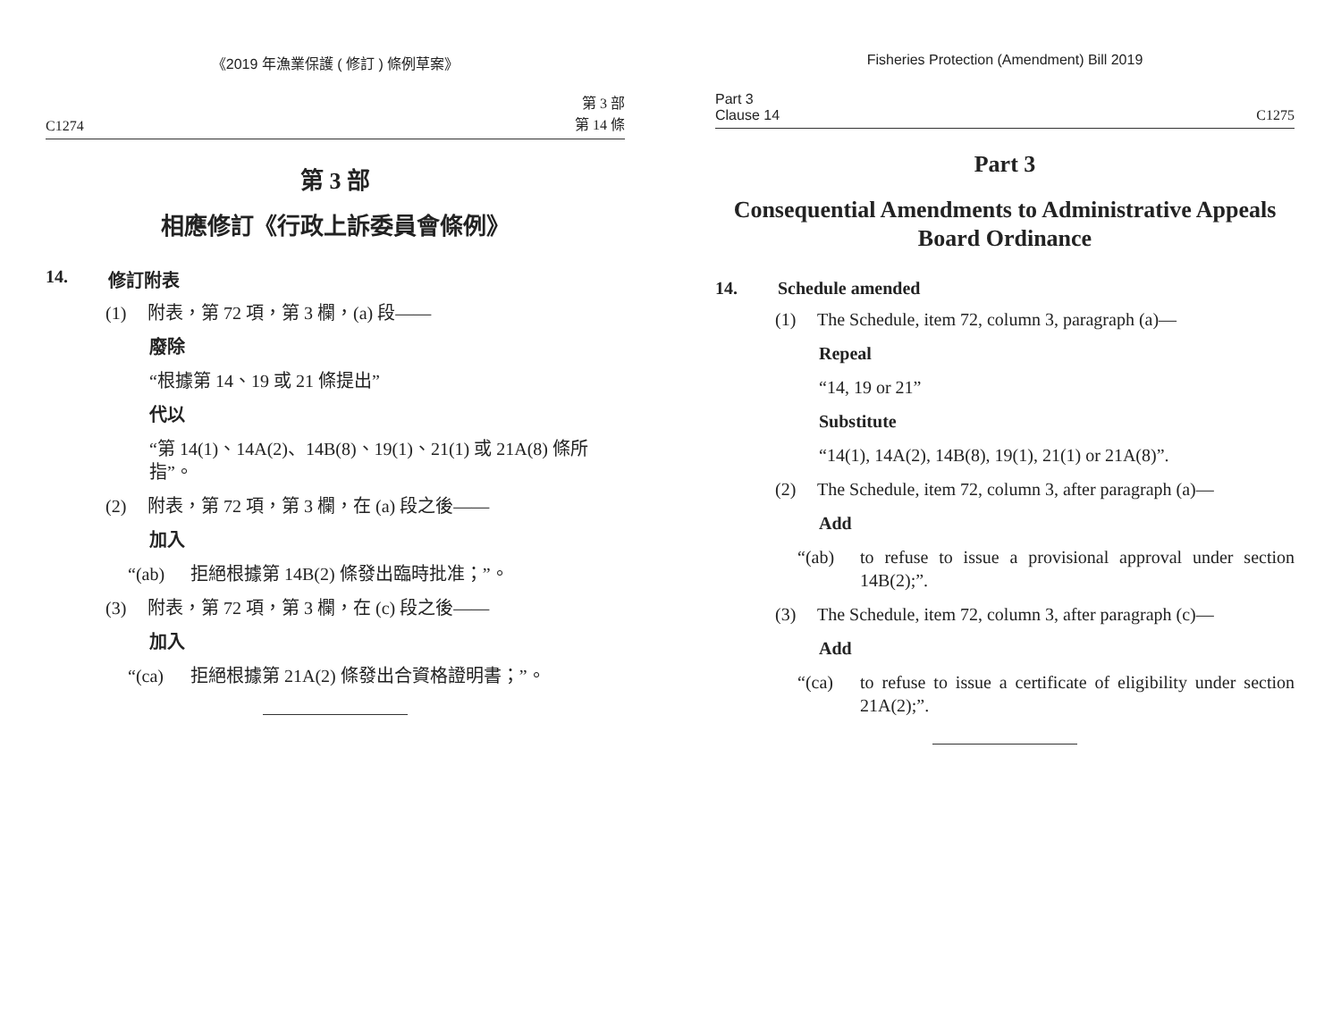《2019 年漁業保護 ( 修訂 ) 條例草案》
C1274 第 3 部
第 14 條
第 3 部
相應修訂《行政上訴委員會條例》
14. 修訂附表
(1) 附表，第 72 項，第 3 欄，(a) 段——
廢除
“根據第 14、19 或 21 條提出”
代以
“第 14(1)、14A(2)、14B(8)、19(1)、21(1) 或 21A(8) 條所指”。
(2) 附表，第 72 項，第 3 欄，在 (a) 段之後——
加入
“(ab) 拒絕根據第 14B(2) 條發出臨時批准；”。
(3) 附表，第 72 項，第 3 欄，在 (c) 段之後——
加入
“(ca) 拒絕根據第 21A(2) 條發出合資格證明書；”。
Fisheries Protection (Amendment) Bill 2019
Part 3
Clause 14 C1275
Part 3
Consequential Amendments to Administrative Appeals Board Ordinance
14. Schedule amended
(1) The Schedule, item 72, column 3, paragraph (a)—
Repeal
“14, 19 or 21”
Substitute
“14(1), 14A(2), 14B(8), 19(1), 21(1) or 21A(8)”.
(2) The Schedule, item 72, column 3, after paragraph (a)—
Add
“(ab) to refuse to issue a provisional approval under section 14B(2);”.
(3) The Schedule, item 72, column 3, after paragraph (c)—
Add
“(ca) to refuse to issue a certificate of eligibility under section 21A(2);”.